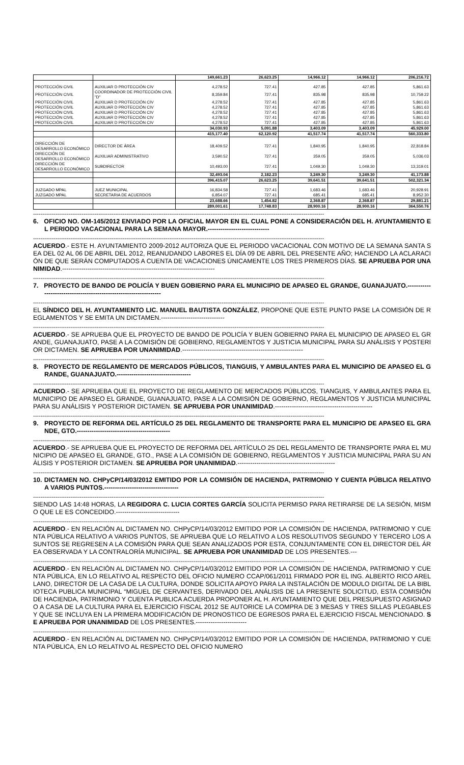| | | 149,661.23 | 26,623.25 | 14,966.12 | 14,966.12 | 206,216.72 |
| PROTECCIÓN CIVIL | AUXILIAR D PROTECCIÓN CIV | 4,278.52 | 727.41 | 427.85 | 427.85 | 5,861.63 |
| PROTECCIÓN CIVIL | COORDINADOR DE PROTECCIÓN CIVIL "D" | 8,359.84 | 727.41 | 835.98 | 835.98 | 10,759.22 |
| PROTECCIÓN CIVIL | AUXILIAR D PROTECCIÓN CIV | 4,278.52 | 727.41 | 427.85 | 427.85 | 5,861.63 |
| PROTECCIÓN CIVIL | AUXILIAR D PROTECCIÓN CIV | 4,278.52 | 727.41 | 427.85 | 427.85 | 5,861.63 |
| PROTECCIÓN CIVIL | AUXILIAR D PROTECCIÓN CIV | 4,278.52 | 727.41 | 427.85 | 427.85 | 5,861.63 |
| PROTECCIÓN CIVIL | AUXILIAR D PROTECCIÓN CIV | 4,278.52 | 727.41 | 427.85 | 427.85 | 5,861.63 |
| PROTECCIÓN CIVIL | AUXILIAR D PROTECCIÓN CIV | 4,278.52 | 727.41 | 427.85 | 427.85 | 5,861.63 |
| | | 34,030.93 | 5,091.88 | 3,403.09 | 3,403.09 | 45,929.00 |
| | | 415,177.40 | 62,120.92 | 41,517.74 | 41,517.74 | 560,333.80 |
| DIRECCIÓN DE DESARROLLO ECONÓMICO | DIRECTOR DE ÁREA | 18,409.52 | 727.41 | 1,840.95 | 1,840.95 | 22,818.84 |
| DIRECCIÓN DE DESARROLLO ECONÓMICO | AUXILIAR ADMINISTRATIVO | 3,590.52 | 727.41 | 359.05 | 359.05 | 5,036.03 |
| DIRECCIÓN DE DESARROLLO ECONÓMICO | SUBDIRECTOR | 10,493.00 | 727.41 | 1,049.30 | 1,049.30 | 13,319.01 |
| | | 32,493.04 | 2,182.23 | 3,249.30 | 3,249.30 | 41,173.88 |
| | | 396,415.07 | 26,623.25 | 39,641.51 | 39,641.51 | 502,321.34 |
| JUZGADO MPAL | JUEZ MUNICIPAL | 16,834.58 | 727.41 | 1,683.46 | 1,683.46 | 20,928.91 |
| JUZGADO MPAL | SECRETARIA DE ACUERDOS | 6,854.07 | 727.41 | 685.41 | 685.41 | 8,952.30 |
| | | 23,688.66 | 1,454.82 | 2,368.87 | 2,368.87 | 29,881.21 |
| | | 289,001.61 | 17,748.83 | 28,900.16 | 28,900.16 | 364,550.76 |
------------------------------------------------------------------------------------------------------------------------------------------------------------
6. OFICIO NO. OM-145/2012 ENVIADO POR LA OFICIAL MAYOR EN EL CUAL PONE A CONSIDERACIÓN DEL H. AYUNTAMIENTO EL PERIODO VACACIONAL PARA LA SEMANA MAYOR.-----------------------------
------------------------------------------------------------------------------------------------------------------------------------------------------------
ACUERDO.- ESTE H. AYUNTAMIENTO 2009-2012 AUTORIZA QUE EL PERIODO VACACIONAL CON MOTIVO DE LA SEMANA SANTA SEA DEL 02 AL 06 DE ABRIL DEL 2012, REANUDANDO LABORES EL DÍA 09 DE ABRIL DEL PRESENTE AÑO; HACIENDO LA ACLARACIÓN DE QUE SERÁN COMPUTADOS A CUENTA DE VACACIONES ÚNICAMENTE LOS TRES PRIMEROS DÍAS. SE APRUEBA POR UNANIMIDAD.------------------------------------------------------------------------
------------------------------------------------------------------------------------------------------------------------------------------------------------
7. PROYECTO DE BANDO DE POLICÍA Y BUEN GOBIERNO PARA EL MUNICIPIO DE APASEO EL GRANDE, GUANAJUATO.------------------------------------------------------------------
------------------------------------------------------------------------------------------------------------------------------------------------------------
EL SÍNDICO DEL H. AYUNTAMIENTO LIC. MANUEL BAUTISTA GONZÁLEZ, PROPONE QUE ESTE PUNTO PASE LA COMISIÓN DE REGLAMENTOS Y SE EMITA UN DICTAMEN.------------------------------
------------------------------------------------------------------------------------------------------------------------------------------------------------
ACUERDO.- SE APRUEBA QUE EL PROYECTO DE BANDO DE POLICÍA Y BUEN GOBIERNO PARA EL MUNICIPIO DE APASEO EL GRANDE, GUANAJUATO, PASE A LA COMISIÓN DE GOBIERNO, REGLAMENTOS Y JUSTICIA MUNICIPAL PARA SU ANÁLISIS Y POSTERIOR DICTAMEN. SE APRUEBA POR UNANIMIDAD.---------------------------------------------------------
------------------------------------------------------------------------------------------------------------------------------------------------------------
8. PROYECTO DE REGLAMENTO DE MERCADOS PÚBLICOS, TIANGUIS, Y AMBULANTES PARA EL MUNICIPIO DE APASEO EL GRANDE, GUANAJUATO.-----------------------------------
------------------------------------------------------------------------------------------------------------------------------------------------------------
ACUERDO.- SE APRUEBA QUE EL PROYECTO DE REGLAMENTO DE MERCADOS PÚBLICOS, TIANGUIS, Y AMBULANTES PARA EL MUNICIPIO DE APASEO EL GRANDE, GUANAJUATO, PASE A LA COMISIÓN DE GOBIERNO, REGLAMENTOS Y JUSTICIA MUNICIPAL PARA SU ANÁLISIS Y POSTERIOR DICTAMEN. SE APRUEBA POR UNANIMIDAD.----------------------------------------------
------------------------------------------------------------------------------------------------------------------------------------------------------------
9. PROYECTO DE REFORMA DEL ARTÍCULO 25 DEL REGLAMENTO DE TRANSPORTE PARA EL MUNICIPIO DE APASEO EL GRANDE, GTO.--------------------------------------------
------------------------------------------------------------------------------------------------------------------------------------------------------------
ACUERDO.- SE APRUEBA QUE EL PROYECTO DE REFORMA DEL ARTÍCULO 25 DEL REGLAMENTO DE TRANSPORTE PARA EL MUNICIPIO DE APASEO EL GRANDE, GTO., PASE A LA COMISIÓN DE GOBIERNO, REGLAMENTOS Y JUSTICIA MUNICIPAL PARA SU ANÁLISIS Y POSTERIOR DICTAMEN. SE APRUEBA POR UNANIMIDAD.----------------------------------------------
------------------------------------------------------------------------------------------------------------------------------------------------------------
10. DICTAMEN NO. CHPyCP/14/03/2012 EMITIDO POR LA COMISIÓN DE HACIENDA, PATRIMONIO Y CUENTA PÚBLICA RELATIVO A VARIOS PUNTOS.-----------------------------------
------------------------------------------------------------------------------------------------------------------------------------------------------------
SIENDO LAS 14:48 HORAS, LA REGIDORA C. LUCIA CORTES GARCÍA SOLICITA PERMISO PARA RETIRARSE DE LA SESIÓN, MISMO QUE LE ES CONCEDIDO.------------------------------
------------------------------------------------------------------------------------------------------------------------------------------------------------
ACUERDO.- EN RELACIÓN AL DICTAMEN NO. CHPyCP/14/03/2012 EMITIDO POR LA COMISIÓN DE HACIENDA, PATRIMONIO Y CUENTA PÚBLICA RELATIVO A VARIOS PUNTOS, SE APRUEBA QUE LO RELATIVO A LOS RESOLUTIVOS SEGUNDO Y TERCERO LOS ASUNTOS SE REGRESEN A LA COMISIÓN PARA QUE SEAN ANALIZADOS POR ESTA, CONJUNTAMENTE CON EL DIRECTOR DEL ÁREA OBSERVADA Y LA CONTRALORÍA MUNICIPAL. SE APRUEBA POR UNANIMIDAD DE LOS PRESENTES.---
------------------------------------------------------------------------------------------------------------------------------------------------------------
ACUERDO.- EN RELACIÓN AL DICTAMEN NO. CHPyCP/14/03/2012 EMITIDO POR LA COMISIÓN DE HACIENDA, PATRIMONIO Y CUENTA PÚBLICA, EN LO RELATIVO AL RESPECTO DEL OFICIO NUMERO CCAP/061/2011 FIRMADO POR EL ING. ALBERTO RICO ARELLANO, DIRECTOR DE LA CASA DE LA CULTURA, DONDE SOLICITA APOYO PARA LA INSTALACIÓN DE MODULO DIGITAL DE LA BIBLIOTECA PUBLICA MUNICIPAL “MIGUEL DE CERVANTES, DERIVADO DEL ANÁLISIS DE LA PRESENTE SOLICITUD, ESTA COMISIÓN DE HACIENDA, PATRIMONIO Y CUENTA PUBLICA ACUERDA PROPONER AL H. AYUNTAMIENTO QUE DEL PRESUPUESTO ASIGNADO A CASA DE LA CULTURA PARA EL EJERCICIO FISCAL 2012 SE AUTORICE LA COMPRA DE 3 MESAS Y TRES SILLAS PLEGABLES Y QUE SE INCLUYA EN LA PRIMERA MODIFICACIÓN DE PRONOSTICO DE EGRESOS PARA EL EJERCICIO FISCAL MENCIONADO. SE APRUEBA POR UNANIMIDAD DE LOS PRESENTES.------------------------
------------------------------------------------------------------------------------------------------------------------------------------------------------
ACUERDO.- EN RELACIÓN AL DICTAMEN NO. CHPyCP/14/03/2012 EMITIDO POR LA COMISIÓN DE HACIENDA, PATRIMONIO Y CUENTA PÚBLICA, EN LO RELATIVO AL RESPECTO DEL OFICIO NUMERO